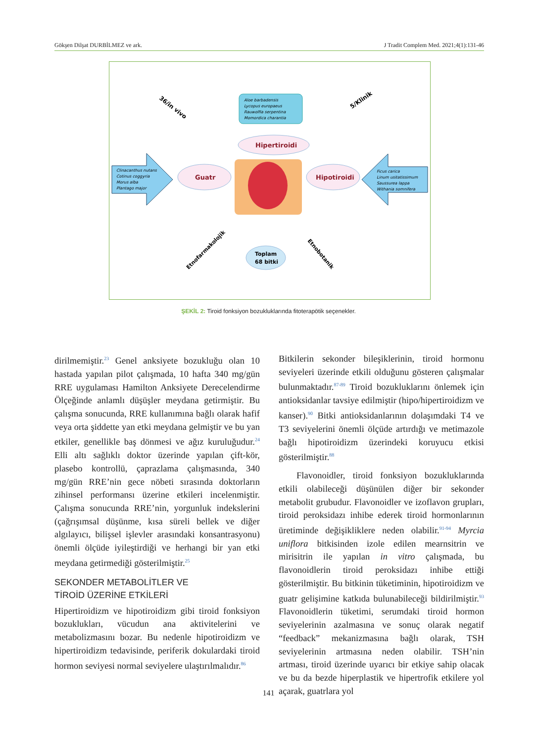Gökşen Dilşat DURBİLMEZ ve ark. J Tradit Complem Med. 2021;4(1):131-46
Aloe barbadensis
Lycopus europaeus
Rauwolfia serpentina
Momordica charantia
Hipertiroidi
Guatr
Hipotiroidi
Clinacanthus nutans
Cotinus coggyria
Morus alba
Plantago major
Ficus carica
Linum usitatissimum
Saussurea lappa
Withania somnifera
Toplam
68 bitki
36/in vivo
5/Klinik
Etnofarmakolojik
Etnobotanik
ŞEKİL 2: Tiroid fonksiyon bozukluklarında fitoterapötik seçenekler.
dirilmemiştir.<sup>23</sup> Genel anksiyete bozukluğu olan 10 hastada yapılan pilot çalışmada, 10 hafta 340 mg/gün RRE uygulaması Hamilton Anksiyete Derecelendirme Ölçeğinde anlamlı düşüşler meydana getirmiştir. Bu çalışma sonucunda, RRE kullanımına bağlı olarak hafif veya orta şiddette yan etki meydana gelmiştir ve bu yan etkiler, genellikle baş dönmesi ve ağız kuruluğudur.<sup>24</sup> Elli altı sağlıklı doktor üzerinde yapılan çift-kör, plasebo kontrollü, çaprazlama çalışmasında, 340 mg/gün RRE’nin gece nöbeti sırasında doktorların zihinsel performansı üzerine etkileri incelenmiştir. Çalışma sonucunda RRE’nin, yorgunluk indekslerini (çağrışımsal düşünme, kısa süreli bellek ve diğer algılayıcı, bilişsel işlevler arasındaki konsantrasyonu) önemli ölçüde iyileştirdiği ve herhangi bir yan etki meydana getirmediği gösterilmiştir.<sup>25</sup>
SEKONDER METABOLİTLER VE
TİROİD ÜZERİNE ETKİLERİ
Hipertiroidizm ve hipotiroidizm gibi tiroid fonksiyon bozuklukları, vücudun ana aktivitelerini ve metabolizmasını bozar. Bu nedenle hipotiroidizm ve hipertiroidizm tedavisinde, periferik dokulardaki tiroid hormon seviyesi normal seviyelere ulaştırılmalıdır.<sup>86</sup>
Bitkilerin sekonder bileşiklerinin, tiroid hormonu seviyeleri üzerinde etkili olduğunu gösteren çalışmalar bulunmaktadır.<sup>87-89</sup> Tiroid bozukluklarını önlemek için antioksidanlar tavsiye edilmiştir (hipo/hipertiroidizm ve kanser).<sup>90</sup> Bitki antioksidanlarının dolaşımdaki T4 ve T3 seviyelerini önemli ölçüde artırdığı ve metimazole bağlı hipotiroidizm üzerindeki koruyucu etkisi gösterilmiştir.<sup>88</sup>
Flavonoidler, tiroid fonksiyon bozukluklarında etkili olabileceği düşünülen diğer bir sekonder metabolit grubudur. Flavonoidler ve izoflavon grupları, tiroid peroksidazı inhibe ederek tiroid hormonlarının üretiminde değişikliklere neden olabilir.<sup>91-94</sup> Myrcia uniflora bitkisinden izole edilen mearnsitrin ve mirisitrin ile yapılan in vitro çalışmada, bu flavonoidlerin tiroid peroksidazı inhibe ettiği gösterilmiştir. Bu bitkinin tüketiminin, hipotiroidizm ve guatr gelişimine katkıda bulunabileceği bildirilmiştir.<sup>93</sup> Flavonoidlerin tüketimi, serumdaki tiroid hormon seviyelerinin azalmasına ve sonuç olarak negatif “feedback” mekanizmasına bağlı olarak, TSH seviyelerinin artmasına neden olabilir. TSH’nin artması, tiroid üzerinde uyarıcı bir etkiye sahip olacak ve bu da bezde hiperplastik ve hipertrofik etkilere yol açarak, guatrlara yol
141